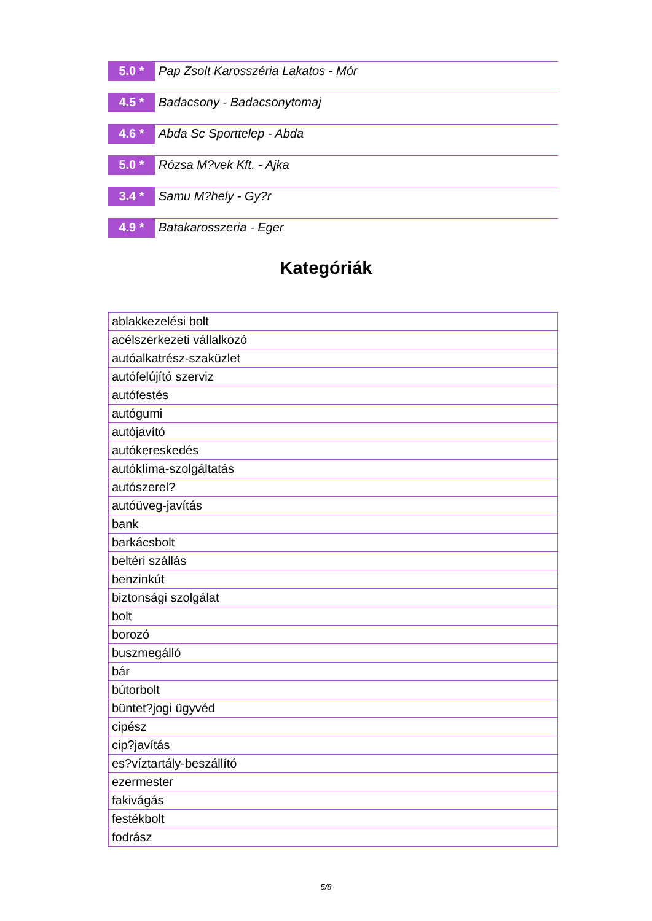5.0 *
Pap Zsolt Karosszéria Lakatos - Mór
4.5 *
Badacsony - Badacsonytomaj
4.6 *
Abda Sc Sporttelep - Abda
5.0 *
Rózsa M?vek Kft. - Ajka
3.4 *
Samu M?hely - Gy?r
4.9 *
Batakarosszeria - Eger
Kategóriák
| ablakkezelési bolt |
| acélszerkezeti vállalkozó |
| autóalkatrész-szaküzlet |
| autófelújító szerviz |
| autófestés |
| autógumi |
| autójavító |
| autókereskedés |
| autóklíma-szolgáltatás |
| autószerel? |
| autóüveg-javítás |
| bank |
| barkácsbolt |
| beltéri szállás |
| benzinkút |
| biztonsági szolgálat |
| bolt |
| borozó |
| buszmegálló |
| bár |
| bútorbolt |
| büntet?jogi ügyvéd |
| cipész |
| cip?javítás |
| es?víztartály-beszállító |
| ezermester |
| fakivágás |
| festékbolt |
| fodrász |
5/8